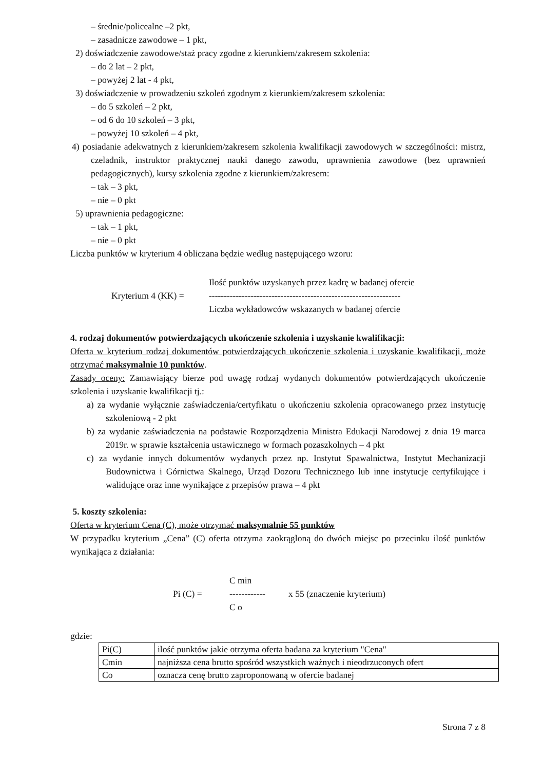– średnie/policealne –2 pkt,
– zasadnicze zawodowe – 1 pkt,
2) doświadczenie zawodowe/staż pracy zgodne z kierunkiem/zakresem szkolenia:
– do 2 lat – 2 pkt,
– powyżej 2 lat - 4 pkt,
3) doświadczenie w prowadzeniu szkoleń zgodnym z kierunkiem/zakresem szkolenia:
– do 5 szkoleń – 2 pkt,
– od 6 do 10 szkoleń – 3 pkt,
– powyżej 10 szkoleń – 4 pkt,
4) posiadanie adekwatnych z kierunkiem/zakresem szkolenia kwalifikacji zawodowych w szczególności: mistrz, czeladnik, instruktor praktycznej nauki danego zawodu, uprawnienia zawodowe (bez uprawnień pedagogicznych), kursy szkolenia zgodne z kierunkiem/zakresem:
– tak – 3 pkt,
– nie – 0 pkt
5) uprawnienia pedagogiczne:
– tak – 1 pkt,
– nie – 0 pkt
Liczba punktów w kryterium 4 obliczana będzie według następującego wzoru:
Kryterium 4 (KK) =
Ilość punktów uzyskanych przez kadrę w badanej ofercie
----------------------------------------------------------------
Liczba wykładowców wskazanych w badanej ofercie
4. rodzaj dokumentów potwierdzających ukończenie szkolenia i uzyskanie kwalifikacji:
Oferta w kryterium rodzaj dokumentów potwierdzających ukończenie szkolenia i uzyskanie kwalifikacji, może otrzymać maksymalnie 10 punktów.
Zasady oceny: Zamawiający bierze pod uwagę rodzaj wydanych dokumentów potwierdzających ukończenie szkolenia i uzyskanie kwalifikacji tj.:
a) za wydanie wyłącznie zaświadczenia/certyfikatu o ukończeniu szkolenia opracowanego przez instytucję szkoleniową - 2 pkt
b) za wydanie zaświadczenia na podstawie Rozporządzenia Ministra Edukacji Narodowej z dnia 19 marca 2019r. w sprawie kształcenia ustawicznego w formach pozaszkolnych – 4 pkt
c) za wydanie innych dokumentów wydanych przez np. Instytut Spawalnictwa, Instytut Mechanizacji Budownictwa i Górnictwa Skalnego, Urząd Dozoru Technicznego lub inne instytucje certyfikujące i walidujące oraz inne wynikające z przepisów prawa – 4 pkt
5. koszty szkolenia:
Oferta w kryterium Cena (C), może otrzymać maksymalnie 55 punktów
W przypadku kryterium „Cena” (C) oferta otrzyma zaokrągloną do dwóch miejsc po przecinku ilość punktów wynikająca z działania:
Pi (C) =
C min
------------
C o
x 55 (znaczenie kryterium)
gdzie:
| Pi(C) | ilość punktów jakie otrzyma oferta badana za kryterium "Cena" |
| Cmin | najniższa cena brutto spośród wszystkich ważnych i nieodrzuconych ofert |
| Co | oznacza cenę brutto zaproponowaną w ofercie badanej |
Strona 7 z 8